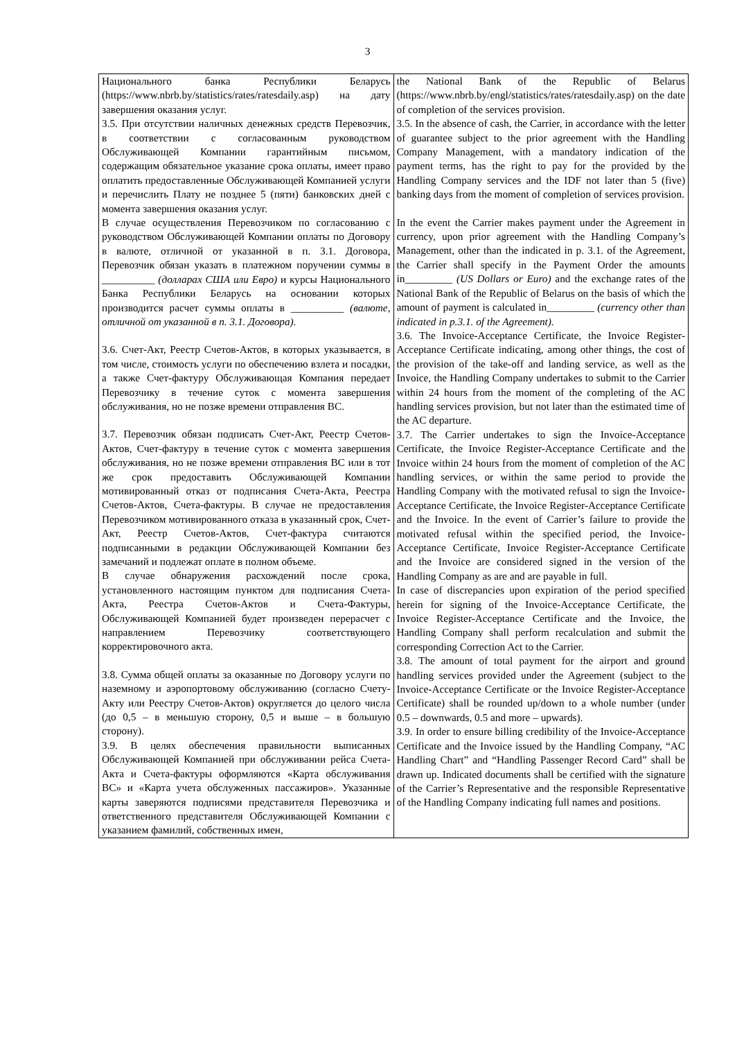3
| Национального банка Республики Беларусь (https://www.nbrb.by/statistics/rates/ratesdaily.asp) на дату завершения оказания услуг. 3.5. При отсутствии наличных денежных средств Перевозчик, в соответствии с согласованным руководством Обслуживающей Компании гарантийным письмом, содержащим обязательное указание срока оплаты, имеет право оплатить предоставленные Обслуживающей Компанией услуги и перечислить Плату не позднее 5 (пяти) банковских дней с момента завершения оказания услуг. В случае осуществления Перевозчиком по согласованию с руководством Обслуживающей Компании оплаты по Договору в валюте, отличной от указанной в п. 3.1. Договора, Перевозчик обязан указать в платежном поручении суммы в __________ (долларах США или Евро) и курсы Национального Банка Республики Беларусь на основании которых производится расчет суммы оплаты в __________ (валюте, отличной от указанной в п. 3.1. Договора). 3.6. Счет-Акт, Реестр Счетов-Актов, в которых указывается, в том числе, стоимость услуги по обеспечению взлета и посадки, а также Счет-фактуру Обслуживающая Компания передает Перевозчику в течение суток с момента завершения обслуживания, но не позже времени отправления ВС. 3.7. Перевозчик обязан подписать Счет-Акт, Реестр Счетов-Актов, Счет-фактуру в течение суток с момента завершения обслуживания, но не позже времени отправления ВС или в тот же срок предоставить Обслуживающей Компании мотивированный отказ от подписания Счета-Акта, Реестра Счетов-Актов, Счета-фактуры. В случае не предоставления Перевозчиком мотивированного отказа в указанный срок, Счет-Акт, Реестр Счетов-Актов, Счет-фактура считаются подписанными в редакции Обслуживающей Компании без замечаний и подлежат оплате в полном объеме. В случае обнаружения расхождений после срока, установленного настоящим пунктом для подписания Счета-Акта, Реестра Счетов-Актов и Счета-Фактуры, Обслуживающей Компанией будет произведен перерасчет с направлением Перевозчику соответствующего корректировочного акта. 3.8. Сумма общей оплаты за оказанные по Договору услуги по наземному и аэропортовому обслуживанию (согласно Счету-Акту или Реестру Счетов-Актов) округляется до целого числа (до 0,5 – в меньшую сторону, 0,5 и выше – в большую сторону). 3.9. В целях обеспечения правильности выписанных Обслуживающей Компанией при обслуживании рейса Счета-Акта и Счета-фактуры оформляются «Карта обслуживания ВС» и «Карта учета обслуженных пассажиров». Указанные карты заверяются подписями представителя Перевозчика и ответственного представителя Обслуживающей Компании с указанием фамилий, собственных имен, | the National Bank of the Republic of Belarus (https://www.nbrb.by/engl/statistics/rates/ratesdaily.asp) on the date of completion of the services provision. 3.5. In the absence of cash, the Carrier, in accordance with the letter of guarantee subject to the prior agreement with the Handling Company Management, with a mandatory indication of the payment terms, has the right to pay for the provided by the Handling Company services and the IDF not later than 5 (five) banking days from the moment of completion of services provision. In the event the Carrier makes payment under the Agreement in currency, upon prior agreement with the Handling Company’s Management, other than the indicated in p. 3.1. of the Agreement, the Carrier shall specify in the Payment Order the amounts in_________ (US Dollars or Euro) and the exchange rates of the National Bank of the Republic of Belarus on the basis of which the amount of payment is calculated in_________ (currency other than indicated in p.3.1. of the Agreement). 3.6. The Invoice-Acceptance Certificate, the Invoice Register-Acceptance Certificate indicating, among other things, the cost of the provision of the take-off and landing service, as well as the Invoice, the Handling Company undertakes to submit to the Carrier within 24 hours from the moment of the completing of the AC handling services provision, but not later than the estimated time of the AC departure. 3.7. The Carrier undertakes to sign the Invoice-Acceptance Certificate, the Invoice Register-Acceptance Certificate and the Invoice within 24 hours from the moment of completion of the AC handling services, or within the same period to provide the Handling Company with the motivated refusal to sign the Invoice-Acceptance Certificate, the Invoice Register-Acceptance Certificate and the Invoice. In the event of Carrier’s failure to provide the motivated refusal within the specified period, the Invoice-Acceptance Certificate, Invoice Register-Acceptance Certificate and the Invoice are considered signed in the version of the Handling Company as are and are payable in full. In case of discrepancies upon expiration of the period specified herein for signing of the Invoice-Acceptance Certificate, the Invoice Register-Acceptance Certificate and the Invoice, the Handling Company shall perform recalculation and submit the corresponding Correction Act to the Carrier. 3.8. The amount of total payment for the airport and ground handling services provided under the Agreement (subject to the Invoice-Acceptance Certificate or the Invoice Register-Acceptance Certificate) shall be rounded up/down to a whole number (under 0.5 – downwards, 0.5 and more – upwards). 3.9. In order to ensure billing credibility of the Invoice-Acceptance Certificate and the Invoice issued by the Handling Company, “AC Handling Chart” and “Handling Passenger Record Card” shall be drawn up. Indicated documents shall be certified with the signature of the Carrier’s Representative and the responsible Representative of the Handling Company indicating full names and positions. |